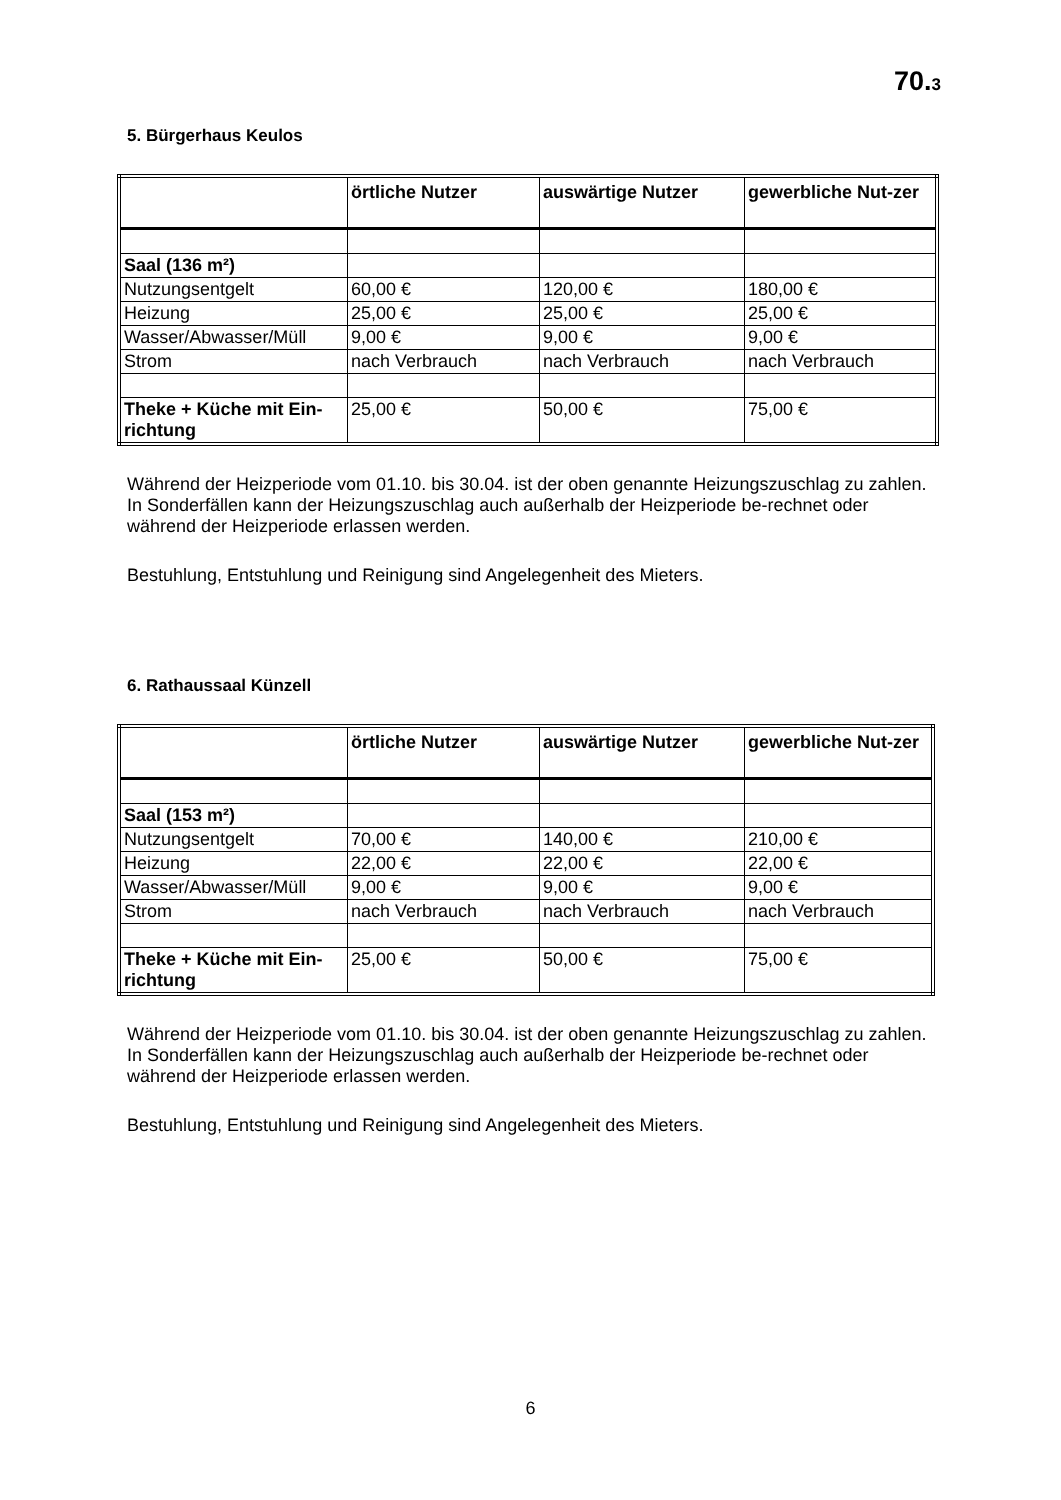70.3
5. Bürgerhaus Keulos
| | örtliche Nutzer | auswärtige Nutzer | gewerbliche Nut-zer |
| --- | --- | --- | --- |
| Saal (136 m²) | | | |
| Nutzungsentgelt | 60,00 € | 120,00 € | 180,00 € |
| Heizung | 25,00 € | 25,00 € | 25,00 € |
| Wasser/Abwasser/Müll | 9,00 € | 9,00 € | 9,00 € |
| Strom | nach Verbrauch | nach Verbrauch | nach Verbrauch |
| Theke + Küche mit Ein-richtung | 25,00 € | 50,00 € | 75,00 € |
Während der Heizperiode vom 01.10. bis 30.04. ist der oben genannte Heizungszuschlag zu zahlen. In Sonderfällen kann der Heizungszuschlag auch außerhalb der Heizperiode be-rechnet oder während der Heizperiode erlassen werden.
Bestuhlung, Entstuhlung und Reinigung sind Angelegenheit des Mieters.
6. Rathaussaal Künzell
| | örtliche Nutzer | auswärtige Nutzer | gewerbliche Nut-zer |
| --- | --- | --- | --- |
| Saal (153 m²) | | | |
| Nutzungsentgelt | 70,00 € | 140,00 € | 210,00 € |
| Heizung | 22,00 € | 22,00 € | 22,00 € |
| Wasser/Abwasser/Müll | 9,00 € | 9,00 € | 9,00 € |
| Strom | nach Verbrauch | nach Verbrauch | nach Verbrauch |
| Theke + Küche mit Ein-richtung | 25,00 € | 50,00 € | 75,00 € |
Während der Heizperiode vom 01.10. bis 30.04. ist der oben genannte Heizungszuschlag zu zahlen. In Sonderfällen kann der Heizungszuschlag auch außerhalb der Heizperiode be-rechnet oder während der Heizperiode erlassen werden.
Bestuhlung, Entstuhlung und Reinigung sind Angelegenheit des Mieters.
6